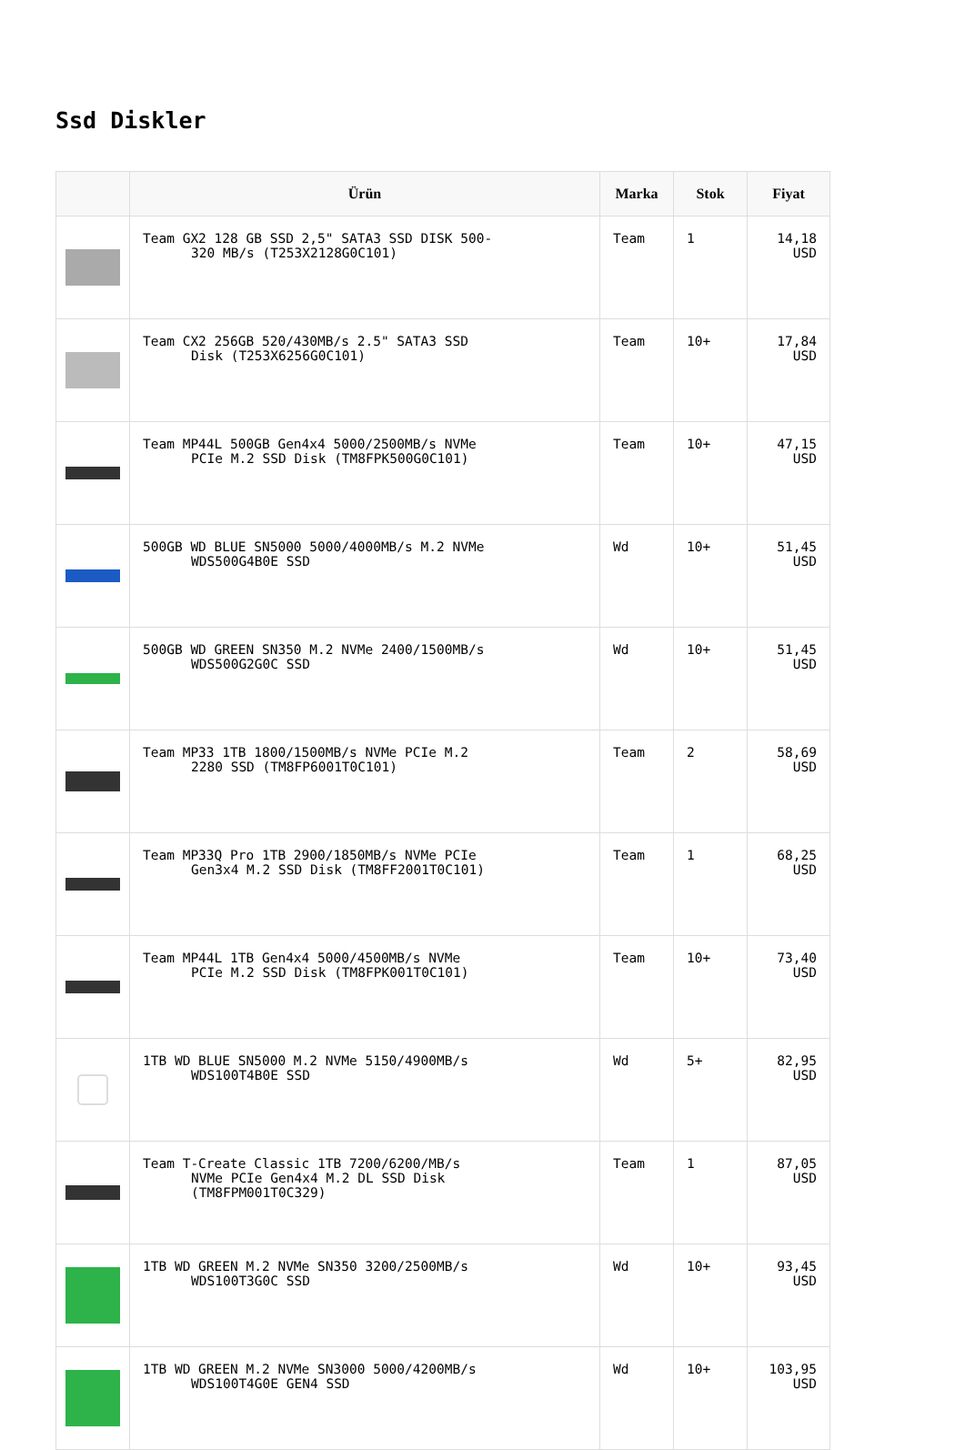Ssd Diskler
| | Ürün | Marka | Stok | Fiyat |
| --- | --- | --- | --- | --- |
| | Team GX2 128 GB SSD 2,5" SATA3 SSD DISK 500- 320 MB/s (T253X2128G0C101) | Team | 1 | 14,18 USD |
| | Team CX2 256GB 520/430MB/s 2.5" SATA3 SSD Disk (T253X6256G0C101) | Team | 10+ | 17,84 USD |
| | Team MP44L 500GB Gen4x4 5000/2500MB/s NVMe PCIe M.2 SSD Disk (TM8FPK500G0C101) | Team | 10+ | 47,15 USD |
| | 500GB WD BLUE SN5000 5000/4000MB/s M.2 NVMe WDS500G4B0E SSD | Wd | 10+ | 51,45 USD |
| | 500GB WD GREEN SN350 M.2 NVMe 2400/1500MB/s WDS500G2G0C SSD | Wd | 10+ | 51,45 USD |
| | Team MP33 1TB 1800/1500MB/s NVMe PCIe M.2 2280 SSD (TM8FP6001T0C101) | Team | 2 | 58,69 USD |
| | Team MP33Q Pro 1TB 2900/1850MB/s NVMe PCIe Gen3x4 M.2 SSD Disk (TM8FF2001T0C101) | Team | 1 | 68,25 USD |
| | Team MP44L 1TB Gen4x4 5000/4500MB/s NVMe PCIe M.2 SSD Disk (TM8FPK001T0C101) | Team | 10+ | 73,40 USD |
| | 1TB WD BLUE SN5000 M.2 NVMe 5150/4900MB/s WDS100T4B0E SSD | Wd | 5+ | 82,95 USD |
| | Team T-Create Classic 1TB 7200/6200/MB/s NVMe PCIe Gen4x4 M.2 DL SSD Disk (TM8FPM001T0C329) | Team | 1 | 87,05 USD |
| | 1TB WD GREEN M.2 NVMe SN350 3200/2500MB/s WDS100T3G0C SSD | Wd | 10+ | 93,45 USD |
| | 1TB WD GREEN M.2 NVMe SN3000 5000/4200MB/s WDS100T4G0E GEN4 SSD | Wd | 10+ | 103,95 USD |